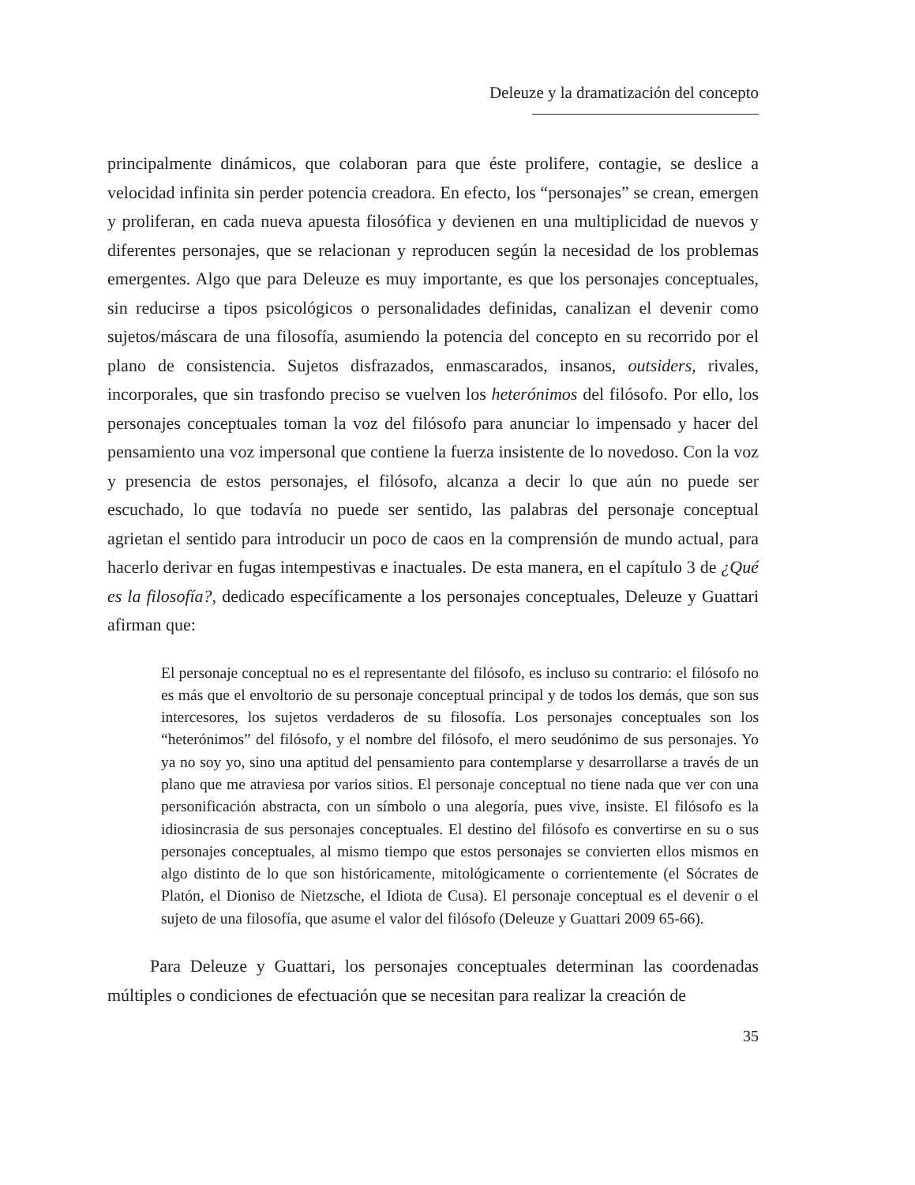Deleuze y la dramatización del concepto
principalmente dinámicos, que colaboran para que éste prolifere, contagie, se deslice a velocidad infinita sin perder potencia creadora. En efecto, los “personajes” se crean, emergen y proliferan, en cada nueva apuesta filosófica y devienen en una multiplicidad de nuevos y diferentes personajes, que se relacionan y reproducen según la necesidad de los problemas emergentes. Algo que para Deleuze es muy importante, es que los personajes conceptuales, sin reducirse a tipos psicológicos o personalidades definidas, canalizan el devenir como sujetos/máscara de una filosofía, asumiendo la potencia del concepto en su recorrido por el plano de consistencia. Sujetos disfrazados, enmascarados, insanos, outsiders, rivales, incorporales, que sin trasfondo preciso se vuelven los heterónimos del filósofo. Por ello, los personajes conceptuales toman la voz del filósofo para anunciar lo impensado y hacer del pensamiento una voz impersonal que contiene la fuerza insistente de lo novedoso. Con la voz y presencia de estos personajes, el filósofo, alcanza a decir lo que aún no puede ser escuchado, lo que todavía no puede ser sentido, las palabras del personaje conceptual agrietan el sentido para introducir un poco de caos en la comprensión de mundo actual, para hacerlo derivar en fugas intempestivas e inactuales. De esta manera, en el capítulo 3 de ¿Qué es la filosofía?, dedicado específicamente a los personajes conceptuales, Deleuze y Guattari afirman que:
El personaje conceptual no es el representante del filósofo, es incluso su contrario: el filósofo no es más que el envoltorio de su personaje conceptual principal y de todos los demás, que son sus intercesores, los sujetos verdaderos de su filosofía. Los personajes conceptuales son los “heterónimos” del filósofo, y el nombre del filósofo, el mero seudónimo de sus personajes. Yo ya no soy yo, sino una aptitud del pensamiento para contemplarse y desarrollarse a través de un plano que me atraviesa por varios sitios. El personaje conceptual no tiene nada que ver con una personificación abstracta, con un símbolo o una alegoría, pues vive, insiste. El filósofo es la idiosincrasia de sus personajes conceptuales. El destino del filósofo es convertirse en su o sus personajes conceptuales, al mismo tiempo que estos personajes se convierten ellos mismos en algo distinto de lo que son históricamente, mitológicamente o corrientemente (el Sócrates de Platón, el Dioniso de Nietzsche, el Idiota de Cusa). El personaje conceptual es el devenir o el sujeto de una filosofía, que asume el valor del filósofo (Deleuze y Guattari 2009 65-66).
Para Deleuze y Guattari, los personajes conceptuales determinan las coordenadas múltiples o condiciones de efectuación que se necesitan para realizar la creación de
35